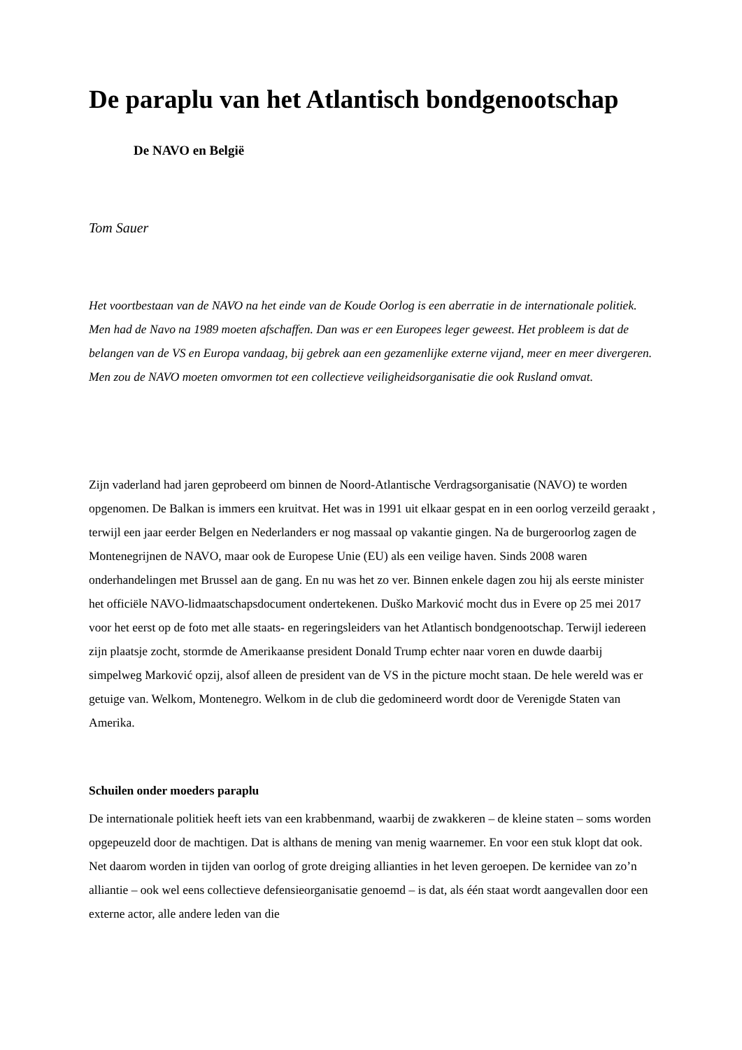De paraplu van het Atlantisch bondgenootschap
De NAVO en België
Tom Sauer
Het voortbestaan van de NAVO na het einde van de Koude Oorlog is een aberratie in de internationale politiek. Men had de Navo na 1989 moeten afschaffen. Dan was er een Europees leger geweest. Het probleem is dat de belangen van de VS en Europa vandaag, bij gebrek aan een gezamenlijke externe vijand, meer en meer divergeren. Men zou de NAVO moeten omvormen tot een collectieve veiligheidsorganisatie die ook Rusland omvat.
Zijn vaderland had jaren geprobeerd om binnen de Noord-Atlantische Verdragsorganisatie (NAVO) te worden opgenomen. De Balkan is immers een kruitvat. Het was in 1991 uit elkaar gespat en in een oorlog verzeild geraakt , terwijl een jaar eerder Belgen en Nederlanders er nog massaal op vakantie gingen. Na de burgeroorlog zagen de Montenegrijnen de NAVO, maar ook de Europese Unie (EU) als een veilige haven. Sinds 2008 waren onderhandelingen met Brussel aan de gang. En nu was het zo ver. Binnen enkele dagen zou hij als eerste minister het officiële NAVO-lidmaatschapsdocument ondertekenen. Duško Marković mocht dus in Evere op 25 mei 2017 voor het eerst op de foto met alle staats- en regeringsleiders van het Atlantisch bondgenootschap. Terwijl iedereen zijn plaatsje zocht, stormde de Amerikaanse president Donald Trump echter naar voren en duwde daarbij simpelweg Marković opzij, alsof alleen de president van de VS in the picture mocht staan. De hele wereld was er getuige van. Welkom, Montenegro. Welkom in de club die gedomineerd wordt door de Verenigde Staten van Amerika.
Schuilen onder moeders paraplu
De internationale politiek heeft iets van een krabbenmand, waarbij de zwakkeren – de kleine staten – soms worden opgepeuzeld door de machtigen. Dat is althans de mening van menig waarnemer. En voor een stuk klopt dat ook. Net daarom worden in tijden van oorlog of grote dreiging allianties in het leven geroepen. De kernidee van zo’n alliantie – ook wel eens collectieve defensieorganisatie genoemd – is dat, als één staat wordt aangevallen door een externe actor, alle andere leden van die